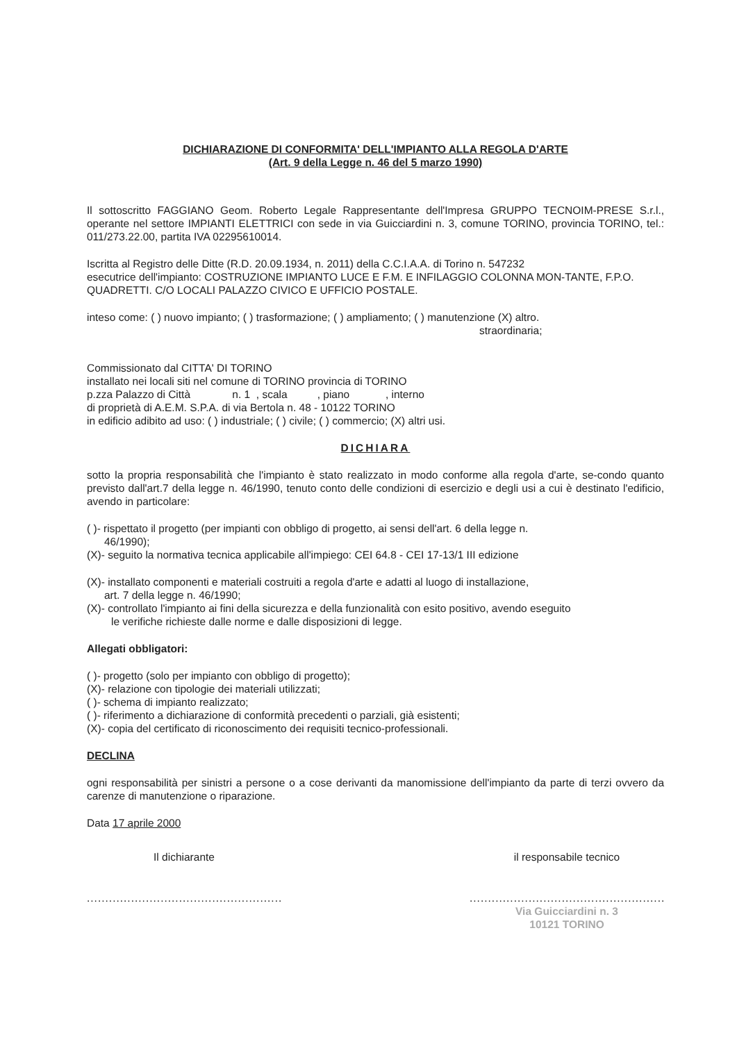DICHIARAZIONE DI CONFORMITA' DELL'IMPIANTO ALLA REGOLA D'ARTE
(Art. 9 della Legge n. 46 del 5 marzo 1990)
Il sottoscritto FAGGIANO Geom. Roberto Legale Rappresentante dell'Impresa GRUPPO TECNOIM-PRESE S.r.l., operante nel settore IMPIANTI ELETTRICI con sede in via Guicciardini n. 3, comune TORINO, provincia TORINO, tel.: 011/273.22.00, partita IVA 02295610014.
Iscritta al Registro delle Ditte (R.D. 20.09.1934, n. 2011) della C.C.I.A.A. di Torino n. 547232
esecutrice dell'impianto: COSTRUZIONE IMPIANTO LUCE E F.M. E INFILAGGIO COLONNA MON-TANTE, F.P.O. QUADRETTI. C/O LOCALI PALAZZO CIVICO E UFFICIO POSTALE.
inteso come: ( ) nuovo impianto; ( ) trasformazione; ( ) ampliamento; ( ) manutenzione (X) altro.
straordinaria;
Commissionato dal CITTA' DI TORINO
installato nei locali siti nel comune di TORINO provincia di TORINO
p.zza Palazzo di Città n. 1 , scala , piano , interno
di proprietà di A.E.M. S.P.A. di via Bertola n. 48 - 10122 TORINO
in edificio adibito ad uso: ( ) industriale; ( ) civile; ( ) commercio; (X) altri usi.
DICHIARA
sotto la propria responsabilità che l'impianto è stato realizzato in modo conforme alla regola d'arte, se-condo quanto previsto dall'art.7 della legge n. 46/1990, tenuto conto delle condizioni di esercizio e degli usi a cui è destinato l'edificio, avendo in particolare:
( )- rispettato il progetto (per impianti con obbligo di progetto, ai sensi dell'art. 6 della legge n.
46/1990);
(X)- seguito la normativa tecnica applicabile all'impiego: CEI 64.8 - CEI 17-13/1 III edizione
(X)- installato componenti e materiali costruiti a regola d'arte e adatti al luogo di installazione,
art. 7 della legge n. 46/1990;
(X)- controllato l'impianto ai fini della sicurezza e della funzionalità con esito positivo, avendo eseguito
le verifiche richieste dalle norme e dalle disposizioni di legge.
Allegati obbligatori:
( )- progetto (solo per impianto con obbligo di progetto);
(X)- relazione con tipologie dei materiali utilizzati;
( )- schema di impianto realizzato;
( )- riferimento a dichiarazione di conformità precedenti o parziali, già esistenti;
(X)- copia del certificato di riconoscimento dei requisiti tecnico-professionali.
DECLINA
ogni responsabilità per sinistri a persone o a cose derivanti da manomissione dell'impianto da parte di terzi ovvero da carenze di manutenzione o riparazione.
Data 17 aprile 2000
Il dichiarante
.....................................................
il responsabile tecnico
.....................................................
Via Guicciardini n. 3
10121 TORINO